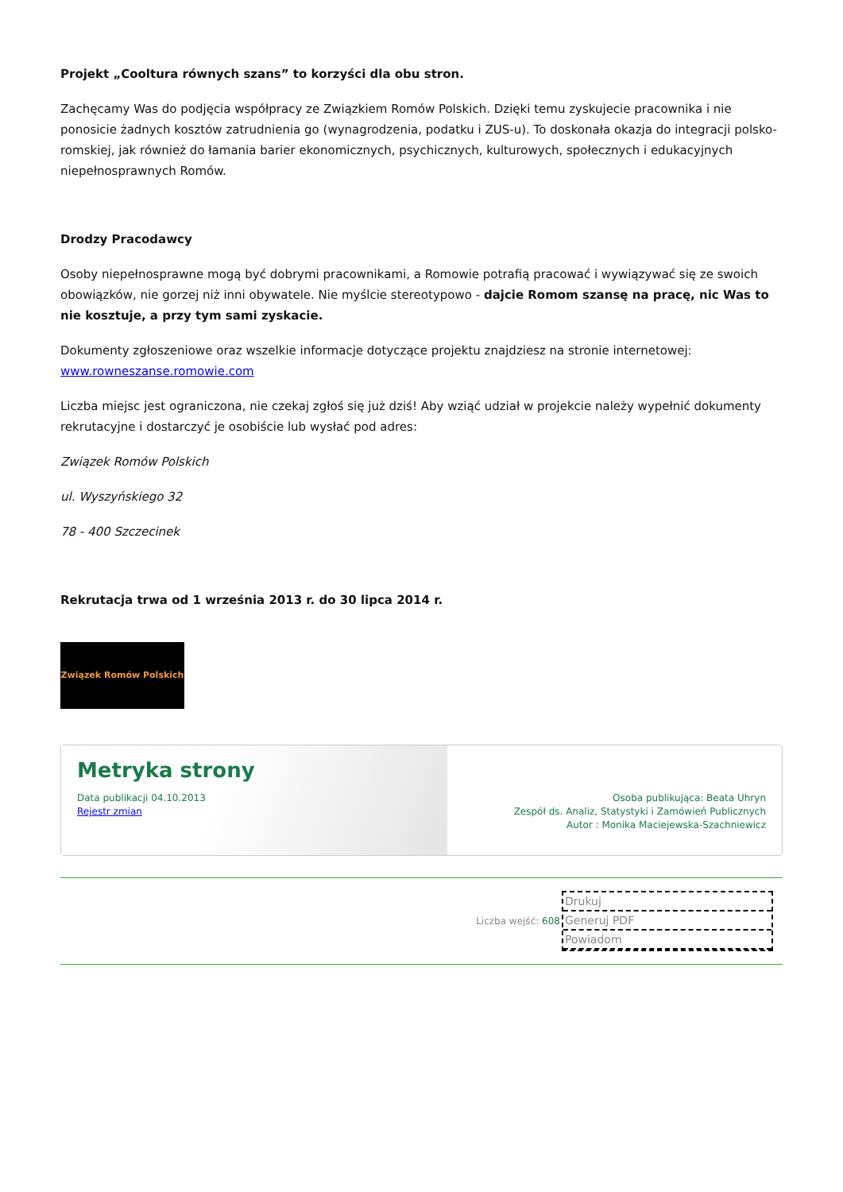Projekt „Cooltura równych szans” to korzyści dla obu stron.
Zachęcamy Was do podjęcia współpracy ze Związkiem Romów Polskich. Dzięki temu zyskujecie pracownika i nie ponosicie żadnych kosztów zatrudnienia go (wynagrodzenia, podatku i ZUS-u). To doskonała okazja do integracji polsko-romskiej, jak również do łamania barier ekonomicznych, psychicznych, kulturowych, społecznych i edukacyjnych niepełnosprawnych Romów.
Drodzy Pracodawcy
Osoby niepełnosprawne mogą być dobrymi pracownikami, a Romowie potrafią pracować i wywiązywać się ze swoich obowiązków, nie gorzej niż inni obywatele. Nie myślcie stereotypowo - dajcie Romom szansę na pracę, nic Was to nie kosztuje, a przy tym sami zyskacie.
Dokumenty zgłoszeniowe oraz wszelkie informacje dotyczące projektu znajdziesz na stronie internetowej: www.rowneszanse.romowie.com
Liczba miejsc jest ograniczona, nie czekaj zgłoś się już dziś! Aby wziąć udział w projekcie należy wypełnić dokumenty rekrutacyjne i dostarczyć je osobiście lub wysłać pod adres:
Związek Romów Polskich
ul. Wyszyńskiego 32
78 - 400 Szczecinek
Rekrutacja trwa od 1 września 2013 r. do 30 lipca 2014 r.
Związek Romów Polskich
Metryka strony
Data publikacji 04.10.2013
Rejestr zmian
Osoba publikująca: Beata Uhryn
Zespół ds. Analiz, Statystyki i Zamówień Publicznych
Autor : Monika Maciejewska-Szachniewicz
Liczba wejść: 608
Drukuj
Generuj PDF
Powiadom